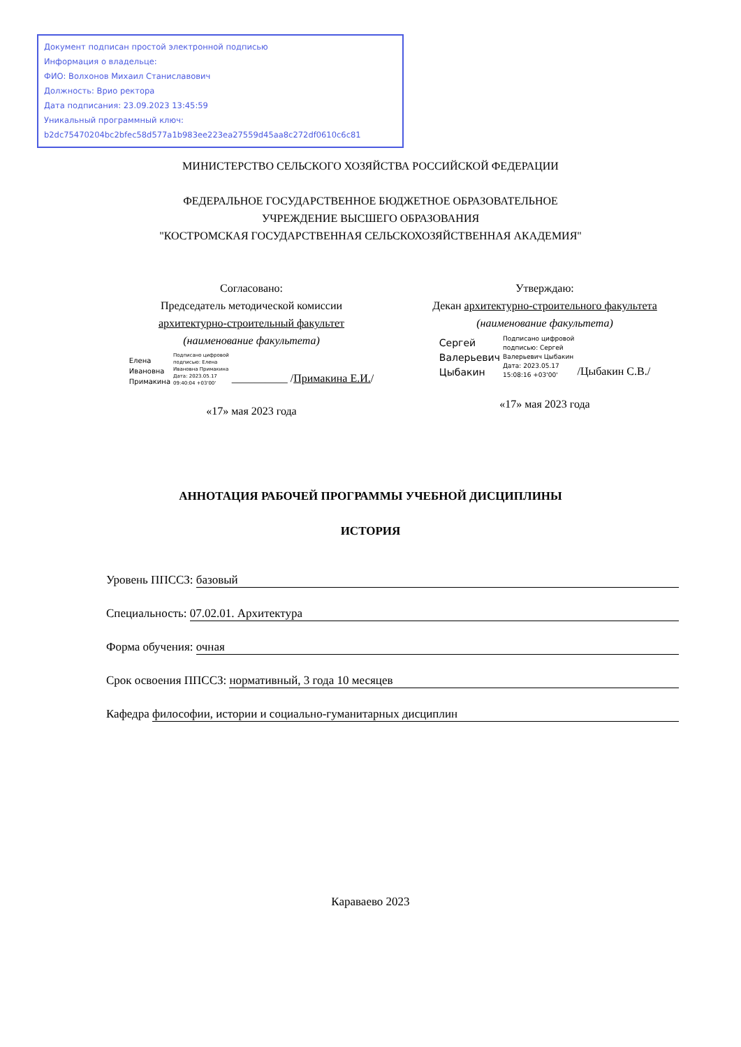Документ подписан простой электронной подписью
Информация о владельце:
ФИО: Волхонов Михаил Станиславович
Должность: Врио ректора
Дата подписания: 23.09.2023 13:45:59
Уникальный программный ключ:
b2dc75470204bc2bfec58d577a1b983ee223ea27559d45aa8c272df0610c6c81
МИНИСТЕРСТВО СЕЛЬСКОГО ХОЗЯЙСТВА РОССИЙСКОЙ ФЕДЕРАЦИИ
ФЕДЕРАЛЬНОЕ ГОСУДАРСТВЕННОЕ БЮДЖЕТНОЕ ОБРАЗОВАТЕЛЬНОЕ
УЧРЕЖДЕНИЕ ВЫСШЕГО ОБРАЗОВАНИЯ
"КОСТРОМСКАЯ ГОСУДАРСТВЕННАЯ СЕЛЬСКОХОЗЯЙСТВЕННАЯ АКАДЕМИЯ"
Согласовано:
Председатель методической комиссии
архитектурно-строительный факультет
(наименование факультета)
Елена
Ивановна
Примакина
Подписано цифровой
подписью: Елена
Ивановна Примакина
Дата: 2023.05.17
09:40:04 +03'00'
__________ /Примакина Е.И./
«17» мая 2023 года
Утверждаю:
Декан архитектурно-строительного факультета
(наименование факультета)
Сергей
Валерьевич
Цыбакин
Подписано цифровой
подписью: Сергей
Валерьевич Цыбакин
Дата: 2023.05.17
15:08:16 +03'00'
/Цыбакин С.В./
«17» мая 2023 года
АННОТАЦИЯ РАБОЧЕЙ ПРОГРАММЫ УЧЕБНОЙ ДИСЦИПЛИНЫ
ИСТОРИЯ
Уровень ППССЗ: базовый
Специальность: 07.02.01. Архитектура
Форма обучения: очная
Срок освоения ППССЗ: нормативный, 3 года 10 месяцев
Кафедра философии, истории и социально-гуманитарных дисциплин
Караваево 2023